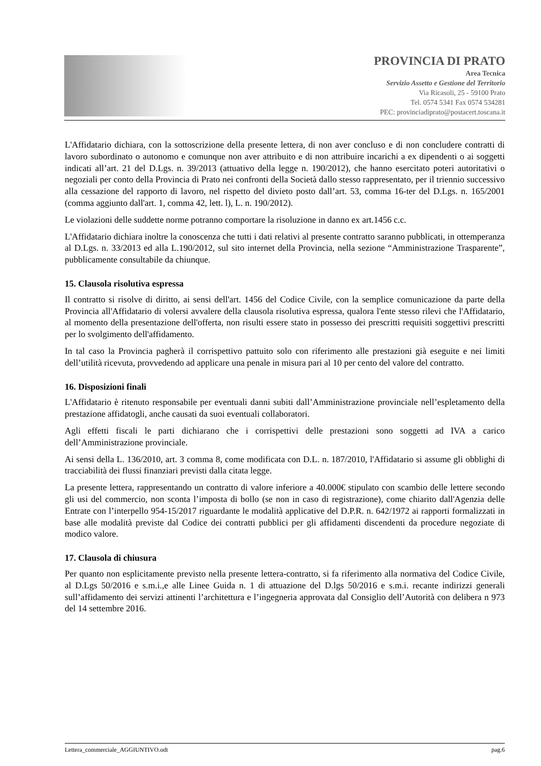PROVINCIA DI PRATO
Area Tecnica
Servizio Assetto e Gestione del Territorio
Via Ricasoli, 25 - 59100 Prato
Tel. 0574 5341 Fax 0574 534281
PEC: provinciadiprato@postacert.toscana.it
L'Affidatario dichiara, con la sottoscrizione della presente lettera, di non aver concluso e di non concludere contratti di lavoro subordinato o autonomo e comunque non aver attribuito e di non attribuire incarichi a ex dipendenti o ai soggetti indicati all’art. 21 del D.Lgs. n. 39/2013 (attuativo della legge n. 190/2012), che hanno esercitato poteri autoritativi o negoziali per conto della Provincia di Prato nei confronti della Società dallo stesso rappresentato, per il triennio successivo alla cessazione del rapporto di lavoro, nel rispetto del divieto posto dall’art. 53, comma 16-ter del D.Lgs. n. 165/2001 (comma aggiunto dall'art. 1, comma 42, lett. l), L. n. 190/2012).
Le violazioni delle suddette norme potranno comportare la risoluzione in danno ex art.1456 c.c.
L'Affidatario dichiara inoltre la conoscenza che tutti i dati relativi al presente contratto saranno pubblicati, in ottemperanza al D.Lgs. n. 33/2013 ed alla L.190/2012, sul sito internet della Provincia, nella sezione “Amministrazione Trasparente”, pubblicamente consultabile da chiunque.
15. Clausola risolutiva espressa
Il contratto si risolve di diritto, ai sensi dell'art. 1456 del Codice Civile, con la semplice comunicazione da parte della Provincia all'Affidatario di volersi avvalere della clausola risolutiva espressa, qualora l'ente stesso rilevi che l'Affidatario, al momento della presentazione dell'offerta, non risulti essere stato in possesso dei prescritti requisiti soggettivi prescritti per lo svolgimento dell'affidamento.
In tal caso la Provincia pagherà il corrispettivo pattuito solo con riferimento alle prestazioni già eseguite e nei limiti dell’utilità ricevuta, provvedendo ad applicare una penale in misura pari al 10 per cento del valore del contratto.
16. Disposizioni finali
L'Affidatario è ritenuto responsabile per eventuali danni subiti dall’Amministrazione provinciale nell’espletamento della prestazione affidatogli, anche causati da suoi eventuali collaboratori.
Agli effetti fiscali le parti dichiarano che i corrispettivi delle prestazioni sono soggetti ad IVA a carico dell’Amministrazione provinciale.
Ai sensi della L. 136/2010, art. 3 comma 8, come modificata con D.L. n. 187/2010, l'Affidatario si assume gli obblighi di tracciabilità dei flussi finanziari previsti dalla citata legge.
La presente lettera, rappresentando un contratto di valore inferiore a 40.000€ stipulato con scambio delle lettere secondo gli usi del commercio, non sconta l’imposta di bollo (se non in caso di registrazione), come chiarito dall'Agenzia delle Entrate con l’interpello 954-15/2017 riguardante le modalità applicative del D.P.R. n. 642/1972 ai rapporti formalizzati in base alle modalità previste dal Codice dei contratti pubblici per gli affidamenti discendenti da procedure negoziate di modico valore.
17. Clausola di chiusura
Per quanto non esplicitamente previsto nella presente lettera-contratto, si fa riferimento alla normativa del Codice Civile, al D.Lgs 50/2016 e s.m.i.,e alle Linee Guida n. 1 di attuazione del D.lgs 50/2016 e s.m.i. recante indirizzi generali sull’affidamento dei servizi attinenti l’architettura e l’ingegneria approvata dal Consiglio dell’Autorità con delibera n 973 del 14 settembre 2016.
Lettera_commerciale_AGGIUNTIVO.odt pag.6